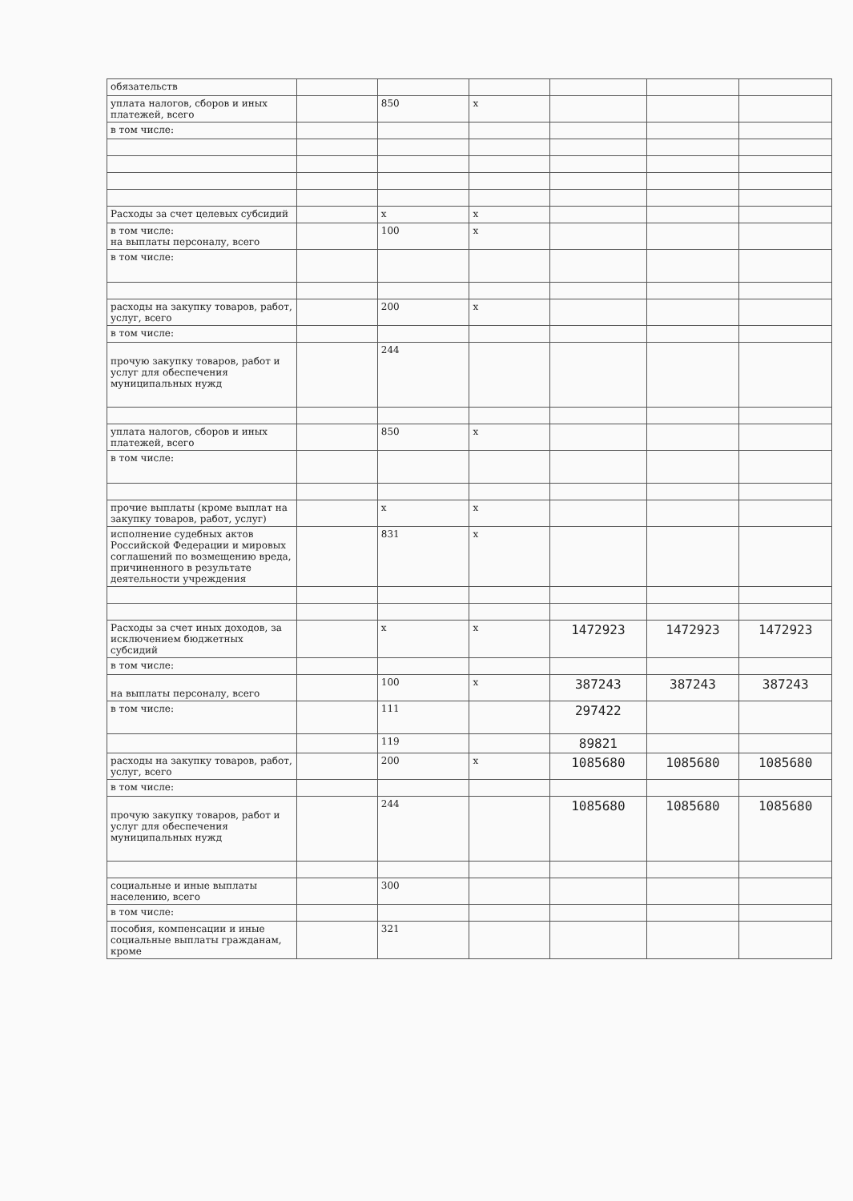| обязательств | | | | | | |
| уплата налогов, сборов и иных платежей, всего | | 850 | х | | | |
| в том числе: | | | | | | |
| Расходы за счет целевых субсидий | | х | х | | | |
| в том числе: на выплаты персоналу, всего | | 100 | х | | | |
| в том числе: | | | | | | |
| расходы на закупку товаров, работ, услуг, всего | | 200 | х | | | |
| в том числе: | | | | | | |
| прочую закупку товаров, работ и услуг для обеспечения муниципальных нужд | | 244 | | | | |
| уплата налогов, сборов и иных платежей, всего | | 850 | х | | | |
| в том числе: | | | | | | |
| прочие выплаты (кроме выплат на закупку товаров, работ, услуг) | | х | х | | | |
| исполнение судебных актов Российской Федерации и мировых соглашений по возмещению вреда, причиненного в результате деятельности учреждения | | 831 | х | | | |
| Расходы за счет иных доходов, за исключением бюджетных субсидий | | х | х | 1472923 | 1472923 | 1472923 |
| в том числе: | | | | | | |
| на выплаты персоналу, всего | | 100 | х | 387243 | 387243 | 387243 |
| в том числе: | | 111 | | 297422 | | |
| | | 119 | | 89821 | | |
| расходы на закупку товаров, работ, услуг, всего | | 200 | х | 1085680 | 1085680 | 1085680 |
| в том числе: | | | | | | |
| прочую закупку товаров, работ и услуг для обеспечения муниципальных нужд | | 244 | | 1085680 | 1085680 | 1085680 |
| социальные и иные выплаты населению, всего | | 300 | | | | |
| в том числе: | | | | | | |
| пособия, компенсации и иные социальные выплаты гражданам, кроме | | 321 | | | | |